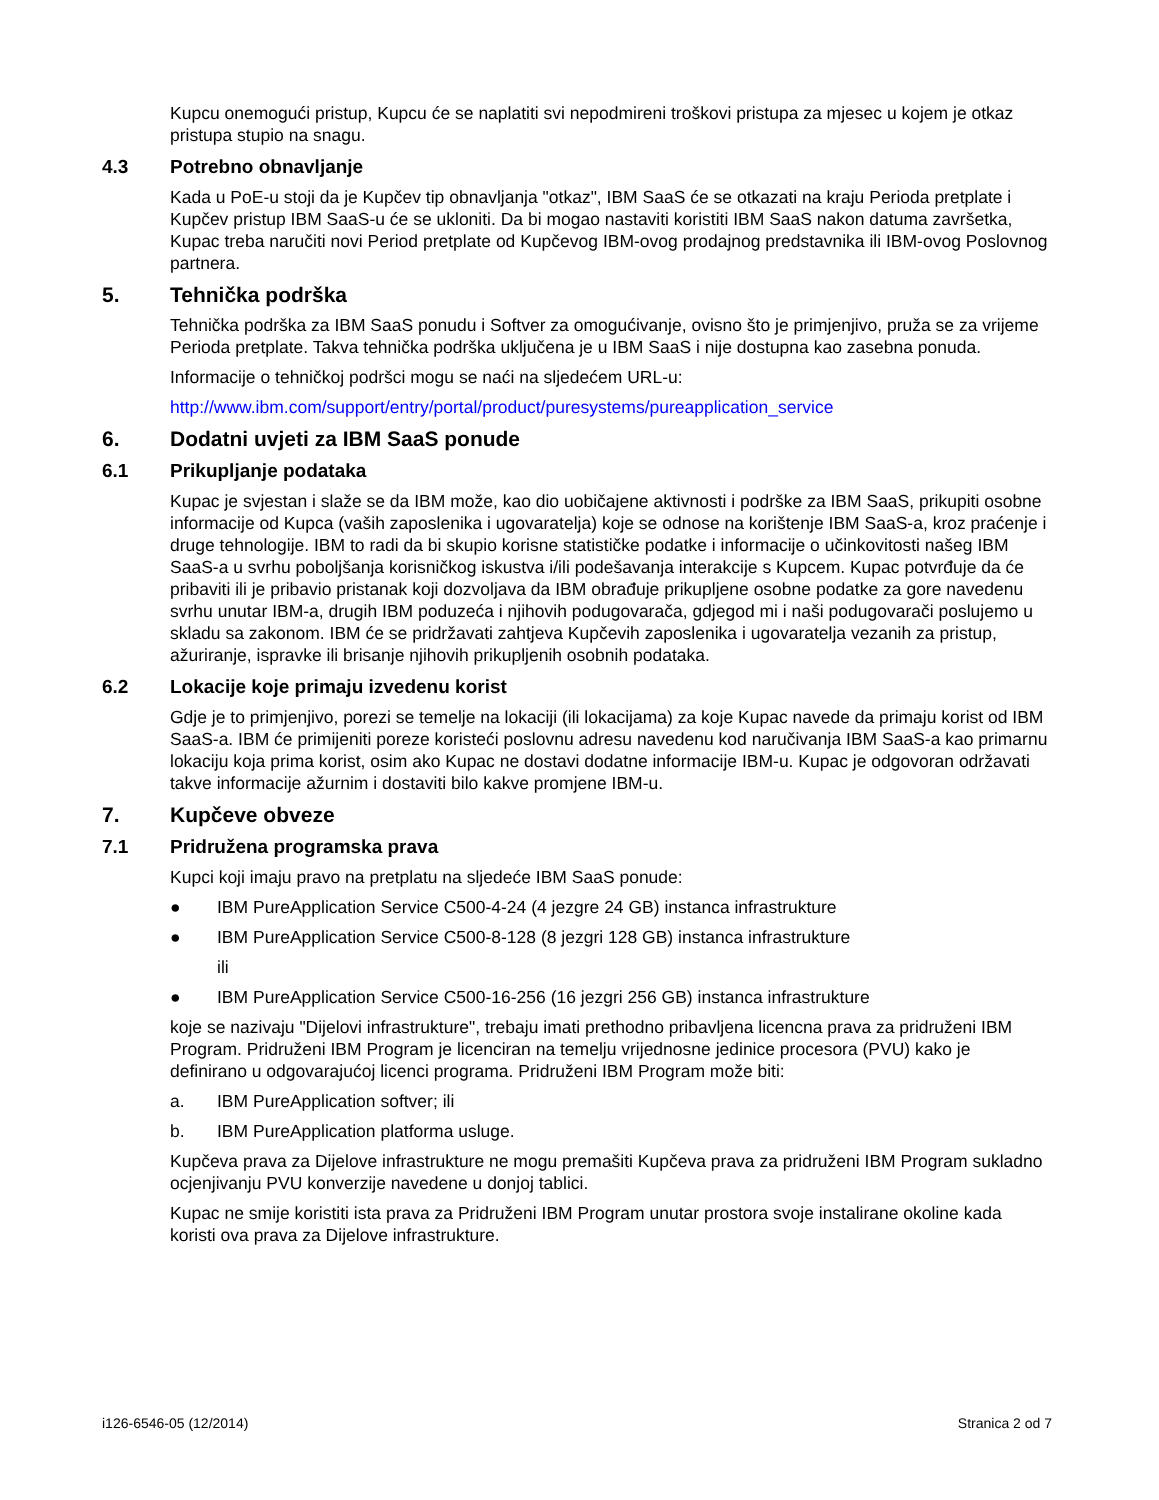Kupcu onemogući pristup, Kupcu će se naplatiti svi nepodmireni troškovi pristupa za mjesec u kojem je otkaz pristupa stupio na snagu.
4.3 Potrebno obnavljanje
Kada u PoE-u stoji da je Kupčev tip obnavljanja "otkaz", IBM SaaS će se otkazati na kraju Perioda pretplate i Kupčev pristup IBM SaaS-u će se ukloniti. Da bi mogao nastaviti koristiti IBM SaaS nakon datuma završetka, Kupac treba naručiti novi Period pretplate od Kupčevog IBM-ovog prodajnog predstavnika ili IBM-ovog Poslovnog partnera.
5. Tehnička podrška
Tehnička podrška za IBM SaaS ponudu i Softver za omogućivanje, ovisno što je primjenjivo, pruža se za vrijeme Perioda pretplate. Takva tehnička podrška uključena je u IBM SaaS i nije dostupna kao zasebna ponuda.
Informacije o tehničkoj podršci mogu se naći na sljedećem URL-u:
http://www.ibm.com/support/entry/portal/product/puresystems/pureapplication_service
6. Dodatni uvjeti za IBM SaaS ponude
6.1 Prikupljanje podataka
Kupac je svjestan i slaže se da IBM može, kao dio uobičajene aktivnosti i podrške za IBM SaaS, prikupiti osobne informacije od Kupca (vaših zaposlenika i ugovaratelja) koje se odnose na korištenje IBM SaaS-a, kroz praćenje i druge tehnologije. IBM to radi da bi skupio korisne statističke podatke i informacije o učinkovitosti našeg IBM SaaS-a u svrhu poboljšanja korisničkog iskustva i/ili podešavanja interakcije s Kupcem. Kupac potvrđuje da će pribaviti ili je pribavio pristanak koji dozvoljava da IBM obrađuje prikupljene osobne podatke za gore navedenu svrhu unutar IBM-a, drugih IBM poduzeća i njihovih podugovarača, gdjegod mi i naši podugovarači poslujemo u skladu sa zakonom. IBM će se pridržavati zahtjeva Kupčevih zaposlenika i ugovaratelja vezanih za pristup, ažuriranje, ispravke ili brisanje njihovih prikupljenih osobnih podataka.
6.2 Lokacije koje primaju izvedenu korist
Gdje je to primjenjivo, porezi se temelje na lokaciji (ili lokacijama) za koje Kupac navede da primaju korist od IBM SaaS-a. IBM će primijeniti poreze koristeći poslovnu adresu navedenu kod naručivanja IBM SaaS-a kao primarnu lokaciju koja prima korist, osim ako Kupac ne dostavi dodatne informacije IBM-u. Kupac je odgovoran održavati takve informacije ažurnim i dostaviti bilo kakve promjene IBM-u.
7. Kupčeve obveze
7.1 Pridružena programska prava
Kupci koji imaju pravo na pretplatu na sljedeće IBM SaaS ponude:
● IBM PureApplication Service C500-4-24 (4 jezgre 24 GB) instanca infrastrukture
● IBM PureApplication Service C500-8-128 (8 jezgri 128 GB) instanca infrastrukture
ili
● IBM PureApplication Service C500-16-256 (16 jezgri 256 GB) instanca infrastrukture
koje se nazivaju "Dijelovi infrastrukture", trebaju imati prethodno pribavljena licencna prava za pridruženi IBM Program. Pridruženi IBM Program je licenciran na temelju vrijednosne jedinice procesora (PVU) kako je definirano u odgovarajućoj licenci programa. Pridruženi IBM Program može biti:
a. IBM PureApplication softver; ili
b. IBM PureApplication platforma usluge.
Kupčeva prava za Dijelove infrastrukture ne mogu premašiti Kupčeva prava za pridruženi IBM Program sukladno ocjenjivanju PVU konverzije navedene u donjoj tablici.
Kupac ne smije koristiti ista prava za Pridruženi IBM Program unutar prostora svoje instalirane okoline kada koristi ova prava za Dijelove infrastrukture.
i126-6546-05 (12/2014) Stranica 2 od 7